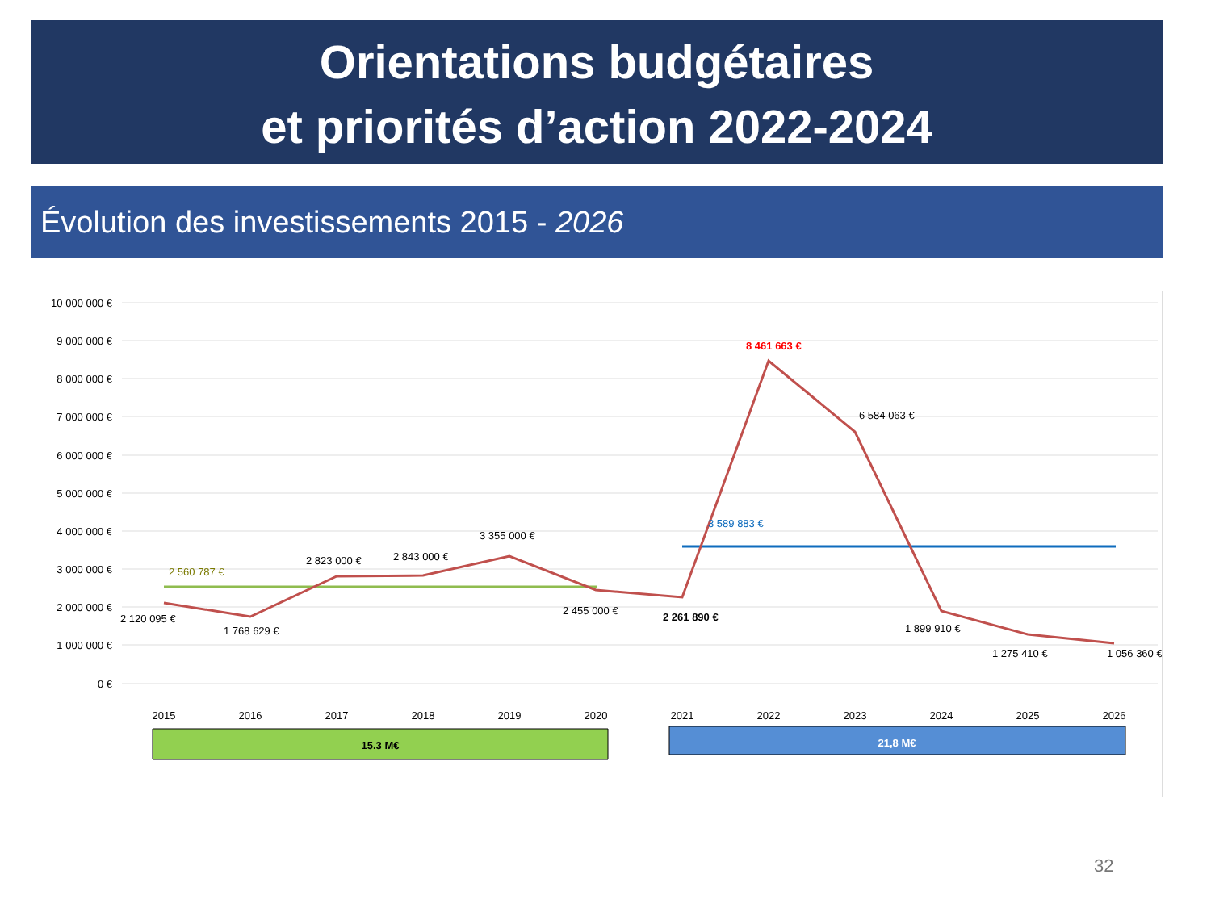Orientations budgétaires
et priorités d’action 2022-2024
Évolution des investissements 2015 - 2026
10 000 000 €
9 000 000 €
8 000 000 €
7 000 000 €
6 000 000 €
5 000 000 €
4 000 000 €
3 000 000 €
2 000 000 €
1 000 000 €
0 €
2 120 095 €
1 768 629 €
2 823 000 €
2 843 000 €
3 355 000 €
2 455 000 €
2 261 890 €
8 461 663 €
6 584 063 €
1 899 910 €
1 275 410 €
1 056 360 €
2 560 787 €
3 589 883 €
2015
2016
2017
2018
2019
2020
2021
2022
2023
2024
2025
2026
15.3 M€
21,8 M€
32